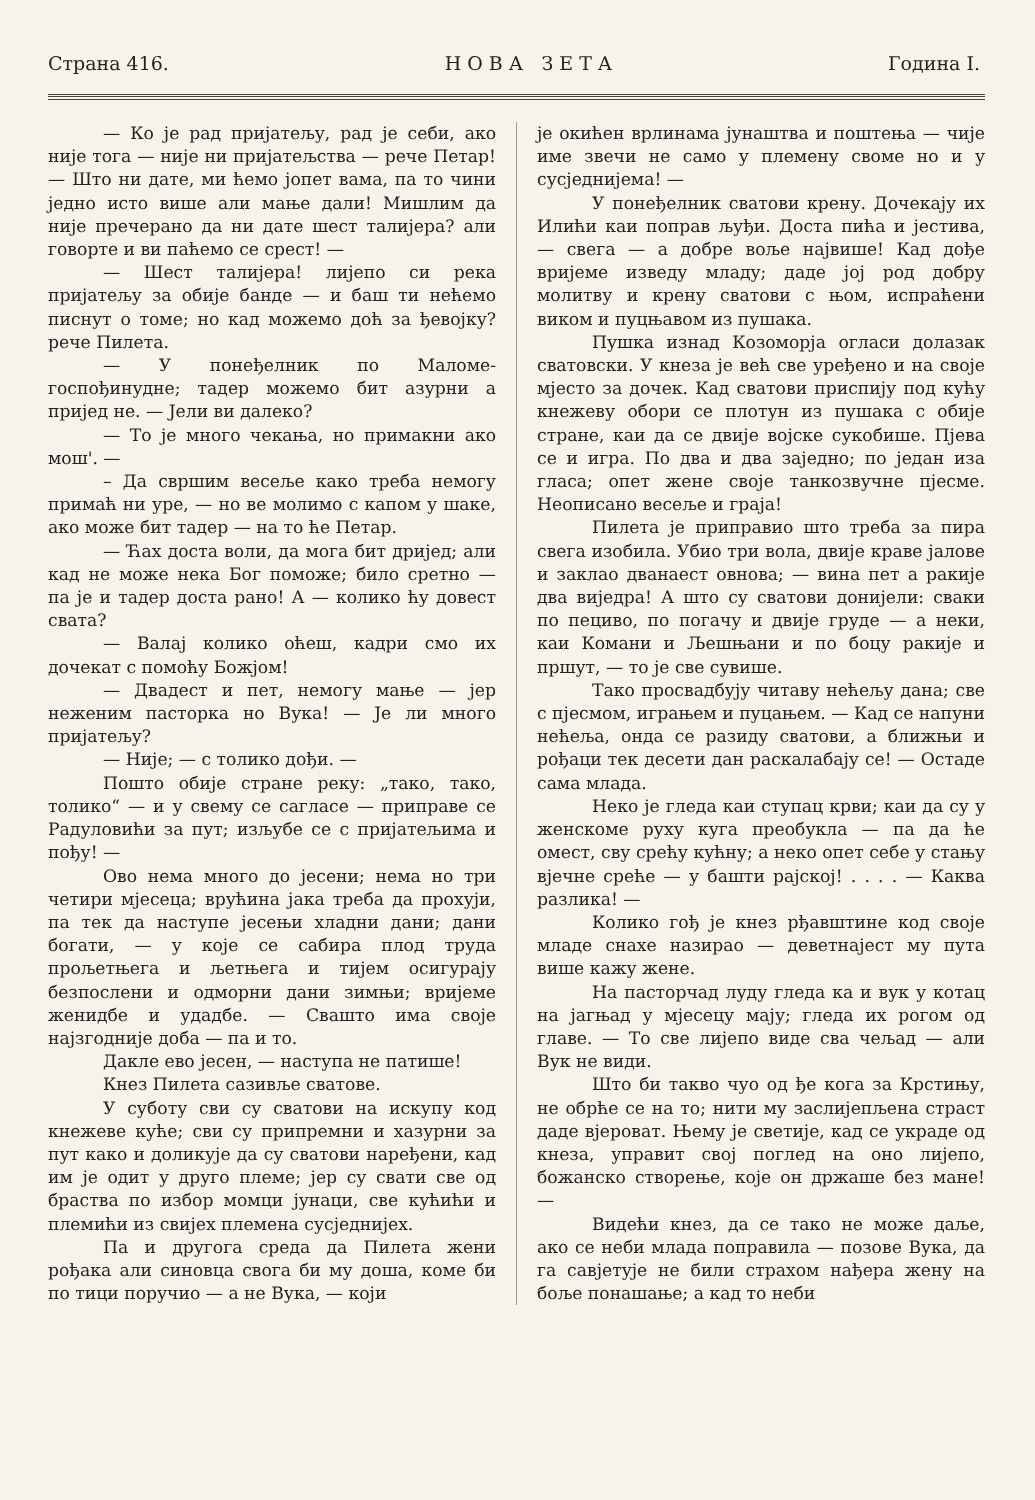Страна 416. Н О В А З Е Т А Година I.
— Ко је рад пријатељу, рад је себи, ако није тога — није ни пријатељства — рече Петар! — Што ни дате, ми ћемо јопет вама, па то чини једно исто више али мање дали! Мишлим да није пречерано да ни дате шест талијера? али говорте и ви паћемо се срест! —
— Шест талијера! лијепо си река пријатељу за обије банде — и баш ти нећемо писнут о томе; но кад можемо доћ за ђевојку? рече Пилета.
— У понеђелник по Маломе-госпођинудне; тадер можемо бит азурни а пријед не. — Јели ви далеко?
— То је много чекања, но примакни ако мош'. —
– Да свршим весеље како треба немогу примаћ ни уре, — но ве молимо с капом у шаке, ако може бит тадер — на то ће Петар.
— Ћах доста воли, да мога бит дријед; али кад не може нека Бог поможе; било сретно — па је и тадер доста рано! А — колико ћу довест свата?
— Валај колико оћеш, кадри смо их дочекат с помоћу Божјом!
— Двадест и пет, немогу мање — јер неженим пасторка но Вука! — Је ли много пријатељу?
— Није; — с толико дођи. —
Пошто обије стране реку: „тако, тако, толико“ — и у свему се сагласе — приправе се Радуловићи за пут; изљубе се с пријатељима и пођу! —
Ово нема много до јесени; нема но три четири мјесеца; врућина јака треба да прохуји, па тек да наступе јесењи хладни дани; дани богати, — у које се сабира плод труда прољетњега и љетњега и тијем осигурају безпослени и одморни дани зимњи; вријеме женидбе и удадбе. — Свашто има своје најзгодније доба — па и то.
Дакле ево јесен, — наступа не патише!
Кнез Пилета сазивље сватове.
У суботу сви су сватови на искупу код кнежеве куће; сви су припремни и хазурни за пут како и доликује да су сватови нарeђени, кад им је одит у друго племе; јер су свати све од брaства по избор момци јунаци, све кућићи и племићи из свијех племена сусједнијех.
Па и другога среда да Пилета жени рођака али синовца свога би му доша, коме би по тици поручио — а не Вука, — који
је окићен врлинама јунаштва и поштења — чије име звечи не само у племену своме но и у сусједнијема! —
У понеђелник сватови крену. Дочекају их Илићи каи поправ љуђи. Доста пића и јестива, — свега — а добре воље највише! Кад дође вријеме изведу младу; даде јој род добру молитву и крену сватови с њом, испраћени виком и пуцњавом из пушака.
Пушка изнад Козоморја огласи долазак сватовски. У кнеза је већ све уређено и на своје мјесто за дочек. Кад сватови приспију под кућу кнежеву обори се плотун из пушака с обије стране, каи да се двије војске сукобише. Пјева се и игра. По два и два заједно; по један иза гласа; опет жене своје танкозвучне пјесме. Неописано весеље и граја!
Пилета је приправио што треба за пира свега изобила. Убио три вола, двије краве јалове и заклао дванаест овнова; — вина пет а ракије два виједра! А што су сватови донијели: сваки по пециво, по погачу и двије груде — а неки, каи Комани и Љешњани и по боцу ракије и пршут, — то је све сувише.
Тако просвадбују читаву нећељу дана; све с пјесмом, играњем и пуцањем. — Кад се напуни нећеља, онда се разиду сватови, а ближњи и рођаци тек десети дан раскалабају се! — Остаде сама млада.
Неко је гледа каи ступац крви; каи да су у женскоме руху куга преобукла — па да ће омест, сву срећу кућну; а неко опет себе у стању вјечне среће — у башти рајској! . . . . — Каква разлика! —
Колико гођ је кнез рђавштине код своје младе снахе назирао — деветнајест му пута више кажу жене.
На пасторчад луду гледа ка и вук у котац на јагњад у мјесецу мају; гледа их рогом од главе. — То све лијепо виде сва чељад — али Вук не види.
Што би такво чуо од ђе кога за Крстињу, не обрће се на то; нити му заслијепљена страст даде вјероват. Њему је светије, кад се украде од кнеза, управит свој поглед на оно лијепо, божанско створење, које он држаше без мане! —
Видећи кнез, да се тако не може даље, ако се неби млада поправила — позове Вука, да га савјетује не били страхом нађера жену на боље понашање; а кад то неби